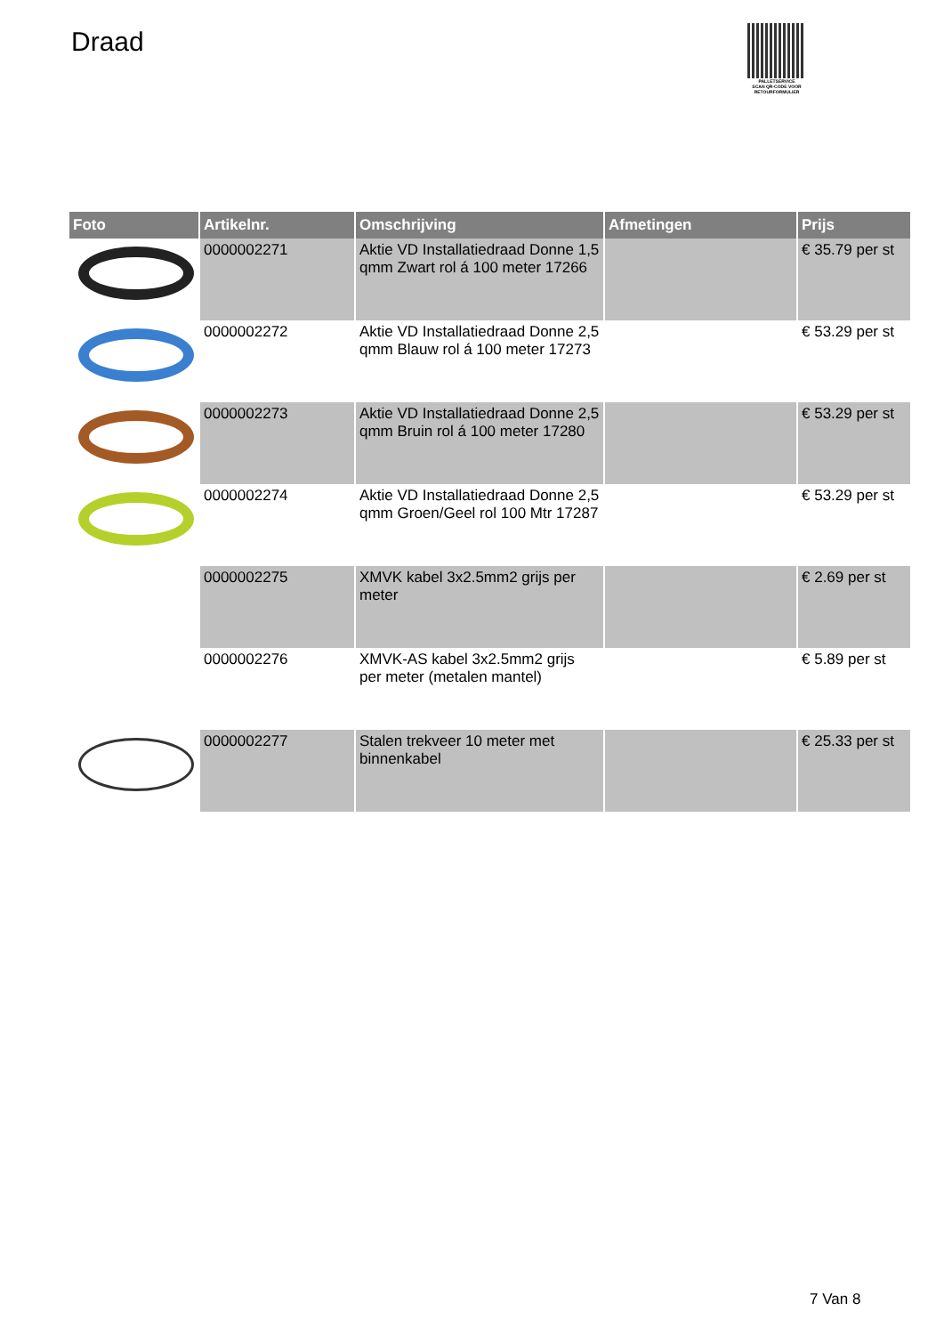Draad
PALLETSERVICE
SCAN QR-CODE VOOR RETOURFORMULIER
| Foto | Artikelnr. | Omschrijving | Afmetingen | Prijs |
| --- | --- | --- | --- | --- |
| | 0000002271 | Aktie VD Installatiedraad Donne 1,5 qmm Zwart rol á 100 meter 17266 | | € 35.79 per st |
| | 0000002272 | Aktie VD Installatiedraad Donne 2,5 qmm Blauw rol á 100 meter 17273 | | € 53.29 per st |
| | 0000002273 | Aktie VD Installatiedraad Donne 2,5 qmm Bruin rol á 100 meter 17280 | | € 53.29 per st |
| | 0000002274 | Aktie VD Installatiedraad Donne 2,5 qmm Groen/Geel rol 100 Mtr 17287 | | € 53.29 per st |
| | 0000002275 | XMVK kabel 3x2.5mm2 grijs per meter | | € 2.69 per st |
| | 0000002276 | XMVK-AS kabel 3x2.5mm2 grijs per meter (metalen mantel) | | € 5.89 per st |
| | 0000002277 | Stalen trekveer 10 meter met binnenkabel | | € 25.33 per st |
7 Van 8